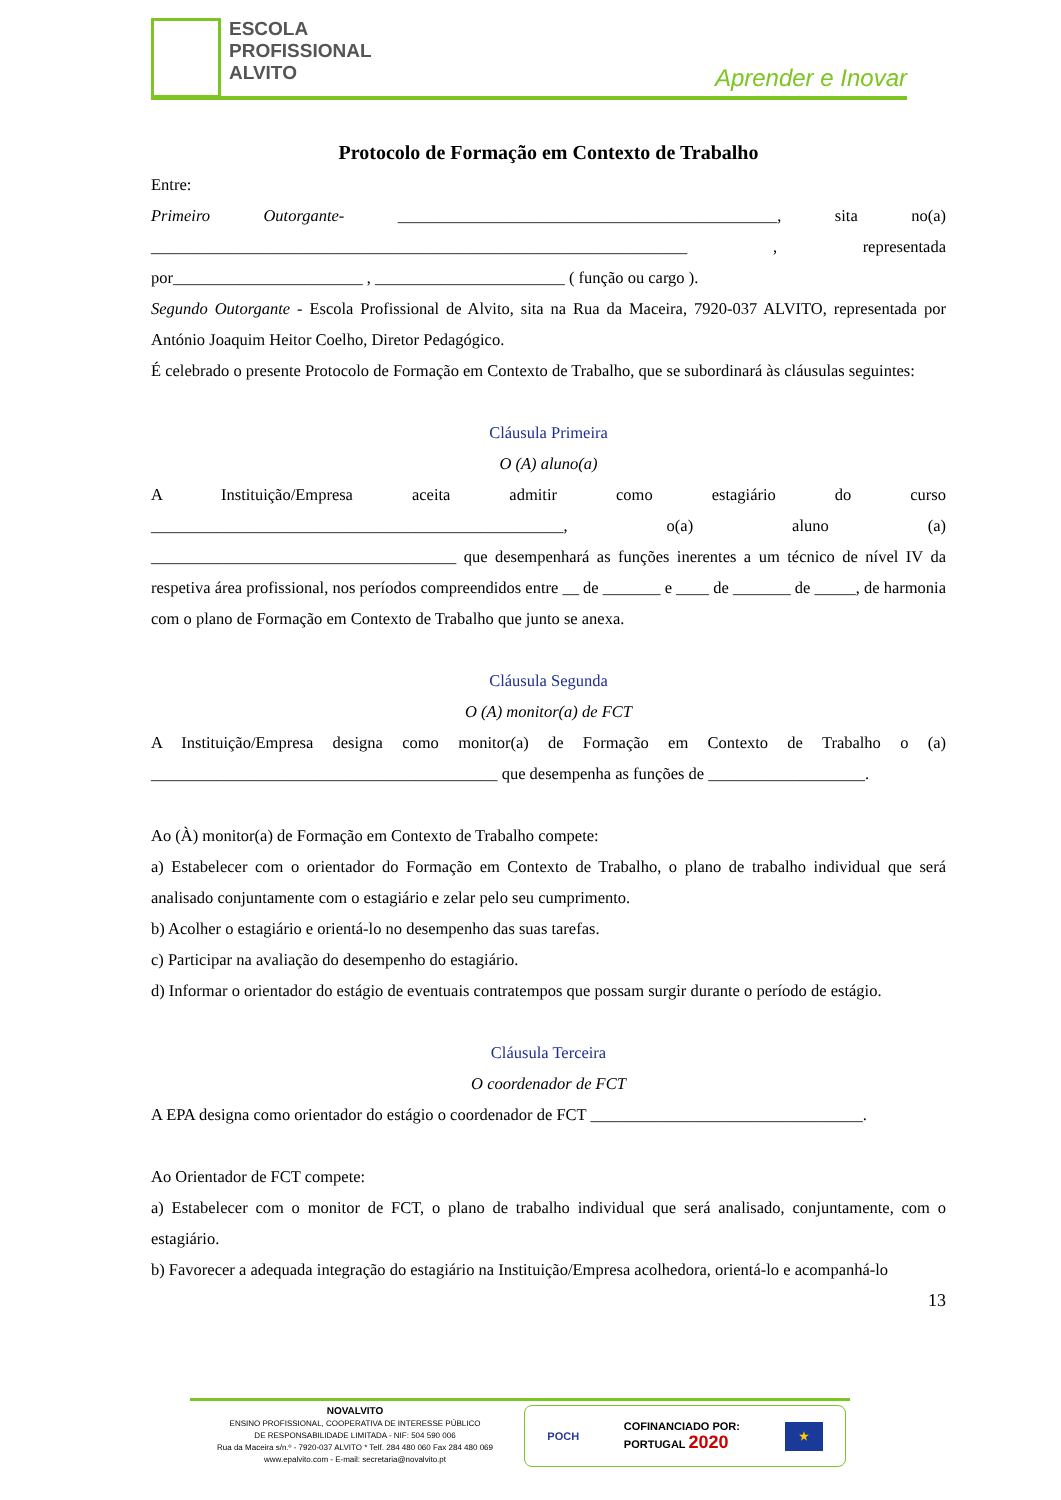ESCOLA
PROFISSIONAL
ALVITO
Aprender e Inovar
Protocolo de Formação em Contexto de Trabalho
Entre:
Primeiro Outorgante- ______________________________________________, sita no(a) _________________________________________________________________ , representada por_______________________ , _______________________ ( função ou cargo ).
Segundo Outorgante - Escola Profissional de Alvito, sita na Rua da Maceira, 7920-037 ALVITO, representada por António Joaquim Heitor Coelho, Diretor Pedagógico.
É celebrado o presente Protocolo de Formação em Contexto de Trabalho, que se subordinará às cláusulas seguintes:
Cláusula Primeira
O (A) aluno(a)
A Instituição/Empresa aceita admitir como estagiário do curso __________________________________________________, o(a) aluno (a) _____________________________________ que desempenhará as funções inerentes a um técnico de nível IV da respetiva área profissional, nos períodos compreendidos entre __ de _______ e ____ de _______ de _____, de harmonia com o plano de Formação em Contexto de Trabalho que junto se anexa.
Cláusula Segunda
O (A) monitor(a) de FCT
A Instituição/Empresa designa como monitor(a) de Formação em Contexto de Trabalho o (a) __________________________________________ que desempenha as funções de ___________________.
Ao (À) monitor(a) de Formação em Contexto de Trabalho compete:
a) Estabelecer com o orientador do Formação em Contexto de Trabalho, o plano de trabalho individual que será analisado conjuntamente com o estagiário e zelar pelo seu cumprimento.
b) Acolher o estagiário e orientá-lo no desempenho das suas tarefas.
c) Participar na avaliação do desempenho do estagiário.
d) Informar o orientador do estágio de eventuais contratempos que possam surgir durante o período de estágio.
Cláusula Terceira
O coordenador de FCT
A EPA designa como orientador do estágio o coordenador de FCT _________________________________.
Ao Orientador de FCT compete:
a) Estabelecer com o monitor de FCT, o plano de trabalho individual que será analisado, conjuntamente, com o estagiário.
b) Favorecer a adequada integração do estagiário na Instituição/Empresa acolhedora, orientá-lo e acompanhá-lo
13
NOVALVITO
ENSINO PROFISSIONAL, COOPERATIVA DE INTERESSE PÚBLICO
DE RESPONSABILIDADE LIMITADA - NIF: 504 590 006
Rua da Maceira s/n.º - 7920-037 ALVITO * Telf. 284 480 060 Fax 284 480 069
www.epalvito.com - E-mail: secretaria@novalvito.pt
POCH COFINANCIADO POR:
PORTUGAL 2020 ★